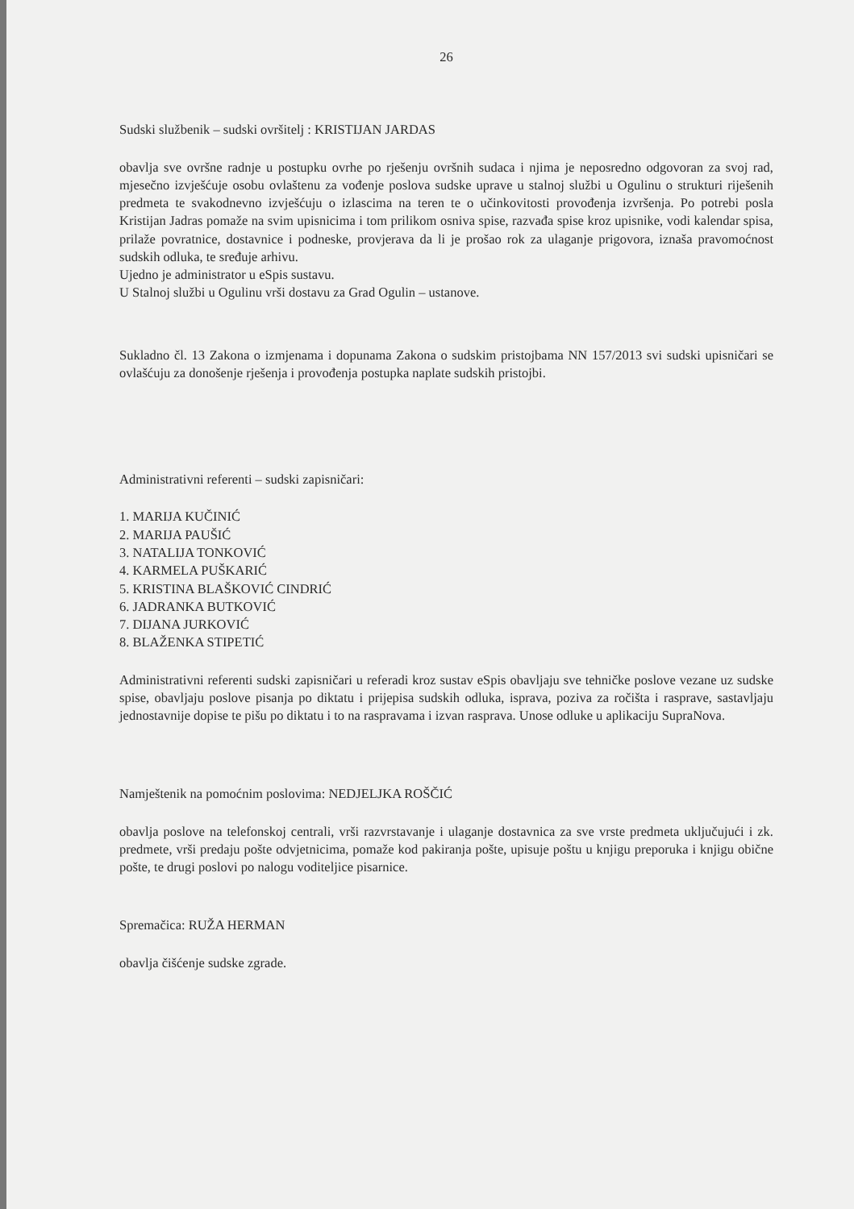26
Sudski službenik – sudski ovršitelj : KRISTIJAN JARDAS
obavlja sve ovršne radnje u postupku ovrhe po rješenju ovršnih sudaca i njima je neposredno odgovoran za svoj rad, mjesečno izvješćuje osobu ovlaštenu za vođenje poslova sudske uprave u stalnoj službi u Ogulinu o strukturi riješenih predmeta te svakodnevno izvješćuju o izlascima na teren te o učinkovitosti provođenja izvršenja. Po potrebi posla Kristijan Jadras pomaže na svim upisnicima i tom prilikom osniva spise, razvađa spise kroz upisnike, vodi kalendar spisa, prilaže povratnice, dostavnice i podneske, provjerava da li je prošao rok za ulaganje prigovora, iznaša pravomoćnost sudskih odluka, te sređuje arhivu.
Ujedno je administrator u eSpis sustavu.
U Stalnoj službi u Ogulinu vrši dostavu za Grad Ogulin – ustanove.
Sukladno čl. 13 Zakona o izmjenama i dopunama Zakona o sudskim pristojbama NN 157/2013 svi sudski upisničari se ovlašćuju za donošenje rješenja i provođenja postupka naplate sudskih pristojbi.
Administrativni referenti – sudski zapisničari:
1. MARIJA KUČINIĆ
2. MARIJA PAUŠIĆ
3. NATALIJA TONKOVIĆ
4. KARMELA PUŠKARIĆ
5. KRISTINA BLAŠKOVIĆ CINDRIĆ
6. JADRANKA BUTKOVIĆ
7. DIJANA JURKOVIĆ
8. BLAŽENKA STIPETIĆ
Administrativni referenti sudski zapisničari u referadi kroz sustav eSpis obavljaju sve tehničke poslove vezane uz sudske spise, obavljaju poslove pisanja po diktatu i prijepisa sudskih odluka, isprava, poziva za ročišta i rasprave, sastavljaju jednostavnije dopise te pišu po diktatu i to na raspravama i izvan rasprava. Unose odluke u aplikaciju SupraNova.
Namještenik na pomoćnim poslovima: NEDJELJKA ROŠČIĆ
obavlja poslove na telefonskoj centrali, vrši razvrstavanje i ulaganje dostavnica za sve vrste predmeta uključujući i zk. predmete, vrši predaju pošte odvjetnicima, pomaže kod pakiranja pošte, upisuje poštu u knjigu preporuka i knjigu obične pošte, te drugi poslovi po nalogu voditeljice pisarnice.
Spremačica: RUŽA HERMAN
obavlja čišćenje sudske zgrade.